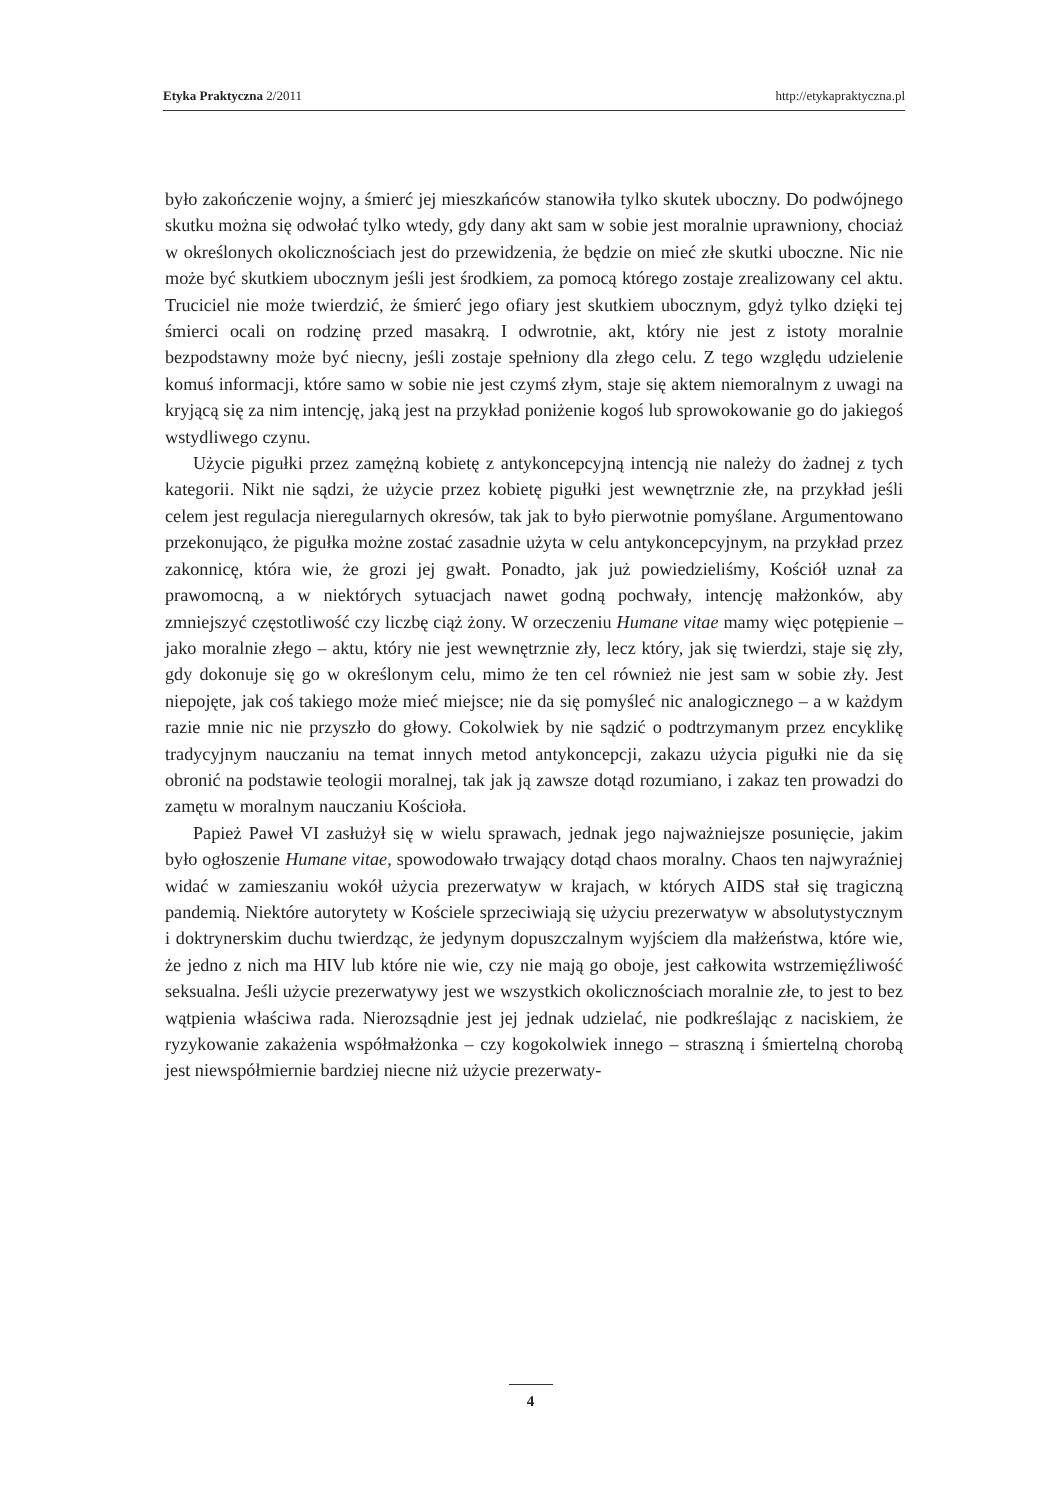Etyka Praktyczna 2/2011 http://etykapraktyczna.pl
było zakończenie wojny, a śmierć jej mieszkańców stanowiła tylko skutek uboczny. Do podwójnego skutku można się odwołać tylko wtedy, gdy dany akt sam w sobie jest moralnie uprawniony, chociaż w określonych okolicznościach jest do przewidzenia, że będzie on mieć złe skutki uboczne. Nic nie może być skutkiem ubocznym jeśli jest środkiem, za pomocą którego zostaje zrealizowany cel aktu. Truciciel nie może twierdzić, że śmierć jego ofiary jest skutkiem ubocznym, gdyż tylko dzięki tej śmierci ocali on rodzinę przed masakrą. I odwrotnie, akt, który nie jest z istoty moralnie bezpodstawny może być niecny, jeśli zostaje spełniony dla złego celu. Z tego względu udzielenie komuś informacji, które samo w sobie nie jest czymś złym, staje się aktem niemoralnym z uwagi na kryjącą się za nim intencję, jaką jest na przykład poniżenie kogoś lub sprowokowanie go do jakiegoś wstydliwego czynu.
Użycie pigułki przez zamężną kobietę z antykoncepcyjną intencją nie należy do żadnej z tych kategorii. Nikt nie sądzi, że użycie przez kobietę pigułki jest wewnętrznie złe, na przykład jeśli celem jest regulacja nieregularnych okresów, tak jak to było pierwotnie pomyślane. Argumentowano przekonująco, że pigułka możne zostać zasadnie użyta w celu antykoncepcyjnym, na przykład przez zakonnicę, która wie, że grozi jej gwałt. Ponadto, jak już powiedzieliśmy, Kościół uznał za prawomocną, a w niektórych sytuacjach nawet godną pochwały, intencję małżonków, aby zmniejszyć częstotliwość czy liczbę ciąż żony. W orzeczeniu Humane vitae mamy więc potępienie – jako moralnie złego – aktu, który nie jest wewnętrznie zły, lecz który, jak się twierdzi, staje się zły, gdy dokonuje się go w określonym celu, mimo że ten cel również nie jest sam w sobie zły. Jest niepojęte, jak coś takiego może mieć miejsce; nie da się pomyśleć nic analogicznego – a w każdym razie mnie nic nie przyszło do głowy. Cokolwiek by nie sądzić o podtrzymanym przez encyklikę tradycyjnym nauczaniu na temat innych metod antykoncepcji, zakazu użycia pigułki nie da się obronić na podstawie teologii moralnej, tak jak ją zawsze dotąd rozumiano, i zakaz ten prowadzi do zamętu w moralnym nauczaniu Kościoła.
Papież Paweł VI zasłużył się w wielu sprawach, jednak jego najważniejsze posunięcie, jakim było ogłoszenie Humane vitae, spowodowało trwający dotąd chaos moralny. Chaos ten najwyraźniej widać w zamieszaniu wokół użycia prezerwatyw w krajach, w których AIDS stał się tragiczną pandemią. Niektóre autorytety w Kościele sprzeciwiają się użyciu prezerwatyw w absolutystycznym i doktrynerskim duchu twierdząc, że jedynym dopuszczalnym wyjściem dla małżeństwa, które wie, że jedno z nich ma HIV lub które nie wie, czy nie mają go oboje, jest całkowita wstrzemięźliwość seksualna. Jeśli użycie prezerwatywy jest we wszystkich okolicznościach moralnie złe, to jest to bez wątpienia właściwa rada. Nierozsądnie jest jej jednak udzielać, nie podkreślając z naciskiem, że ryzykowanie zakażenia współmałżonka – czy kogokolwiek innego – straszną i śmiertelną chorobą jest niewspółmiernie bardziej niecne niż użycie prezerwaty-
4